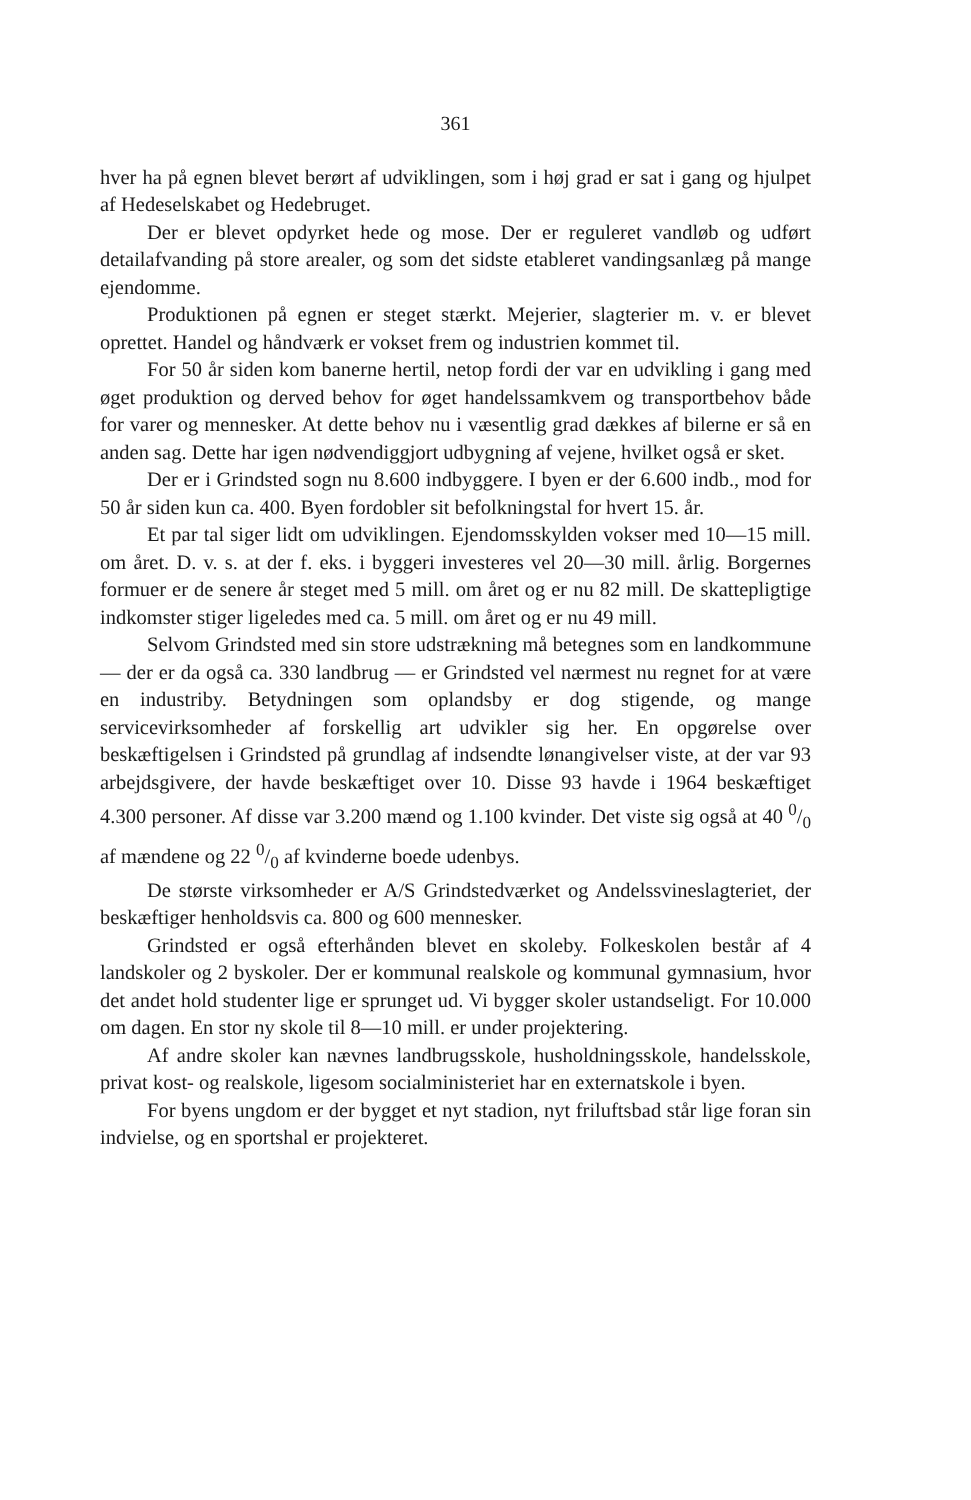361
hver ha på egnen blevet berørt af udviklingen, som i høj grad er sat i gang og hjulpet af Hedeselskabet og Hedebruget.
Der er blevet opdyrket hede og mose. Der er reguleret vandløb og udført detailafvanding på store arealer, og som det sidste etableret vandingsanlæg på mange ejendomme.
Produktionen på egnen er steget stærkt. Mejerier, slagterier m. v. er blevet oprettet. Handel og håndværk er vokset frem og industrien kommet til.
For 50 år siden kom banerne hertil, netop fordi der var en udvikling i gang med øget produktion og derved behov for øget handelssamkvem og transportbehov både for varer og mennesker. At dette behov nu i væsentlig grad dækkes af bilerne er så en anden sag. Dette har igen nødvendiggjort udbygning af vejene, hvilket også er sket.
Der er i Grindsted sogn nu 8.600 indbyggere. I byen er der 6.600 indb., mod for 50 år siden kun ca. 400. Byen fordobler sit befolkningstal for hvert 15. år.
Et par tal siger lidt om udviklingen. Ejendomsskylden vokser med 10—15 mill. om året. D. v. s. at der f. eks. i byggeri investeres vel 20—30 mill. årlig. Borgernes formuer er de senere år steget med 5 mill. om året og er nu 82 mill. De skattepligtige indkomster stiger ligeledes med ca. 5 mill. om året og er nu 49 mill.
Selvom Grindsted med sin store udstrækning må betegnes som en landkommune — der er da også ca. 330 landbrug — er Grindsted vel nærmest nu regnet for at være en industriby. Betydningen som oplandsby er dog stigende, og mange servicevirksomheder af forskellig art udvikler sig her. En opgørelse over beskæftigelsen i Grindsted på grundlag af indsendte lønangivelser viste, at der var 93 arbejdsgivere, der havde beskæftiget over 10. Disse 93 havde i 1964 beskæftiget 4.300 personer. Af disse var 3.200 mænd og 1.100 kvinder. Det viste sig også at 40 0/0 af mændene og 22 0/0 af kvinderne boede udenbys.
De største virksomheder er A/S Grindstedværket og Andelssvineslagteriet, der beskæftiger henholdsvis ca. 800 og 600 mennesker.
Grindsted er også efterhånden blevet en skoleby. Folkeskolen består af 4 landskoler og 2 byskoler. Der er kommunal realskole og kommunal gymnasium, hvor det andet hold studenter lige er sprunget ud. Vi bygger skoler ustandseligt. For 10.000 om dagen. En stor ny skole til 8—10 mill. er under projektering.
Af andre skoler kan nævnes landbrugsskole, husholdningsskole, handelsskole, privat kost- og realskole, ligesom socialministeriet har en externatskole i byen.
For byens ungdom er der bygget et nyt stadion, nyt friluftsbad står lige foran sin indvielse, og en sportshal er projekteret.